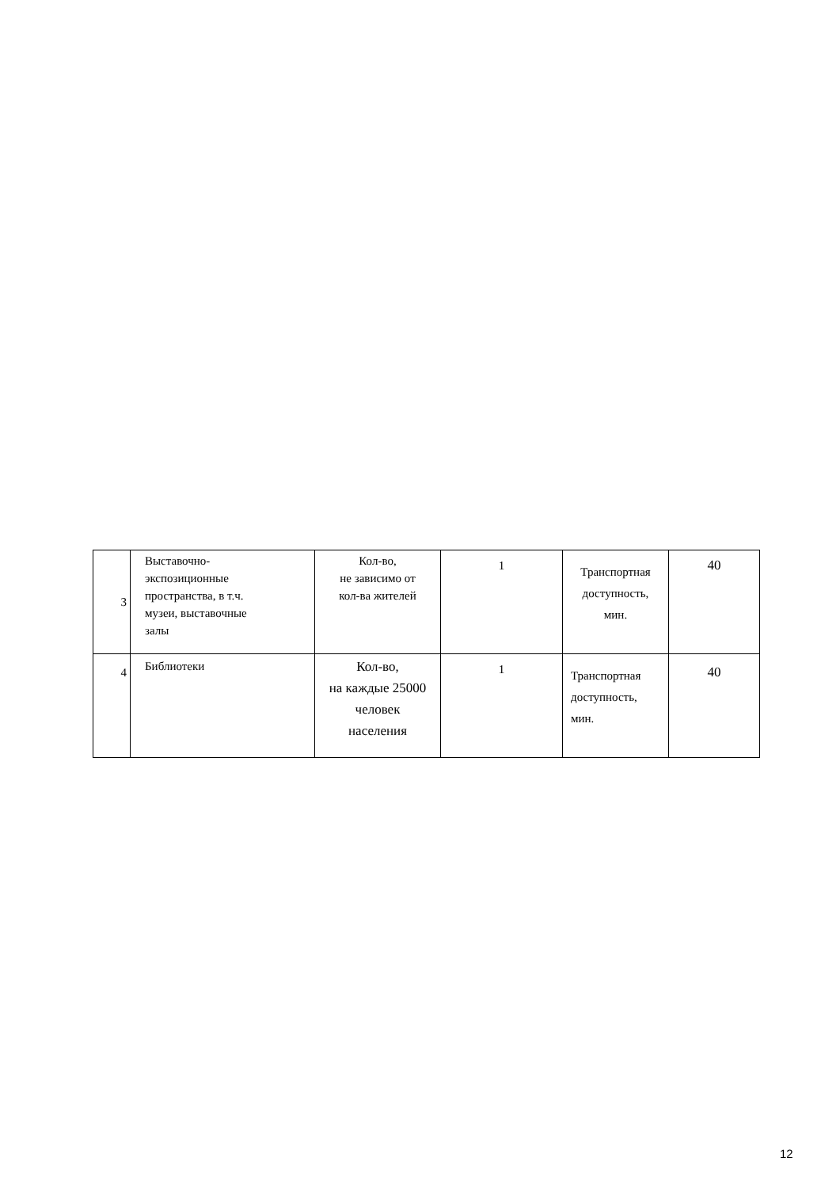| 3 | Выставочно- экспозиционные пространства, в т.ч. музеи, выставочные залы | Кол-во, не зависимо от кол-ва жителей | 1 | Транспортная доступность, мин. | 40 |
| 4 | Библиотеки | Кол-во, на каждые 25000 человек населения | 1 | Транспортная доступность, мин. | 40 |
12